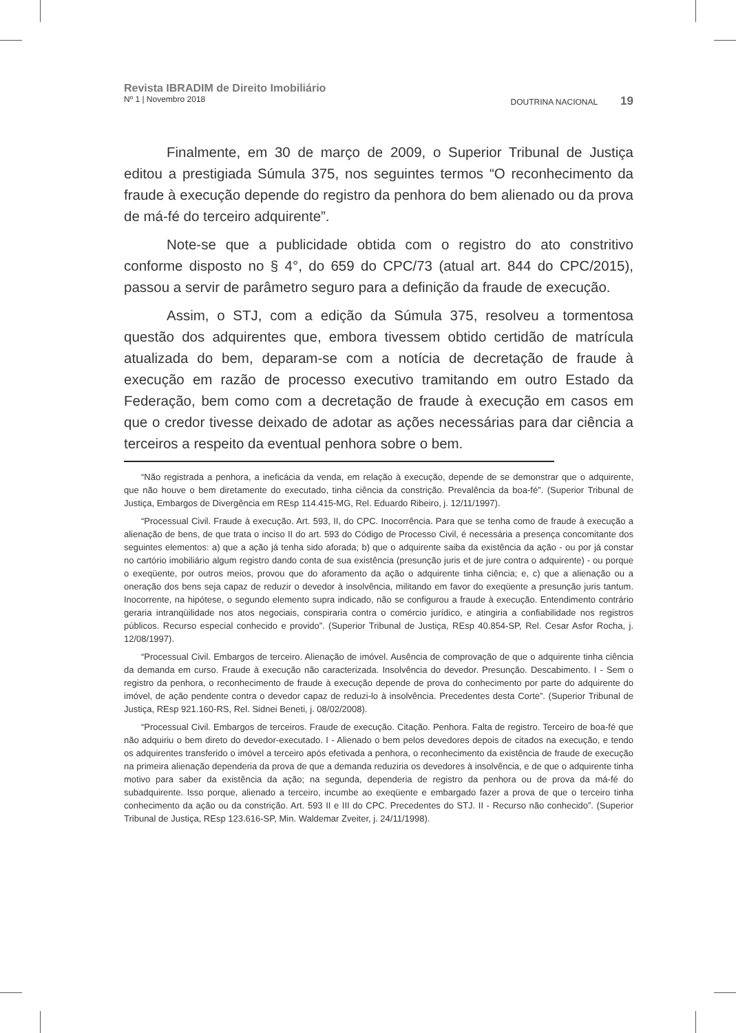Revista IBRADIM de Direito Imobiliário
Nº 1 | Novembro 2018 DOUTRINA NACIONAL 19
Finalmente, em 30 de março de 2009, o Superior Tribunal de Justiça editou a prestigiada Súmula 375, nos seguintes termos “O reconhecimento da fraude à execução depende do registro da penhora do bem alienado ou da prova de má-fé do terceiro adquirente”.
Note-se que a publicidade obtida com o registro do ato constritivo conforme disposto no § 4°, do 659 do CPC/73 (atual art. 844 do CPC/2015), passou a servir de parâmetro seguro para a definição da fraude de execução.
Assim, o STJ, com a edição da Súmula 375, resolveu a tormentosa questão dos adquirentes que, embora tivessem obtido certidão de matrícula atualizada do bem, deparam-se com a notícia de decretação de fraude à execução em razão de processo executivo tramitando em outro Estado da Federação, bem como com a decretação de fraude à execução em casos em que o credor tivesse deixado de adotar as ações necessárias para dar ciência a terceiros a respeito da eventual penhora sobre o bem.
“Não registrada a penhora, a ineficácia da venda, em relação à execução, depende de se demonstrar que o adquirente, que não houve o bem diretamente do executado, tinha ciência da constrição. Prevalência da boa-fé”. (Superior Tribunal de Justiça, Embargos de Divergência em REsp 114.415-MG, Rel. Eduardo Ribeiro, j. 12/11/1997).
“Processual Civil. Fraude à execução. Art. 593, II, do CPC. Inocorrência. Para que se tenha como de fraude à execução a alienação de bens, de que trata o inciso II do art. 593 do Código de Processo Civil, é necessária a presença concomitante dos seguintes elementos: a) que a ação já tenha sido aforada; b) que o adquirente saiba da existência da ação - ou por já constar no cartório imobiliário algum registro dando conta de sua existência (presunção juris et de jure contra o adquirente) - ou porque o exeqüente, por outros meios, provou que do aforamento da ação o adquirente tinha ciência; e, c) que a alienação ou a oneração dos bens seja capaz de reduzir o devedor à insolvência, militando em favor do exeqüente a presunção juris tantum. Inocorrente, na hipótese, o segundo elemento supra indicado, não se configurou a fraude à execução. Entendimento contrário geraria intranqüilidade nos atos negociais, conspiraria contra o comércio jurídico, e atingiria a confiabilidade nos registros públicos. Recurso especial conhecido e provido”. (Superior Tribunal de Justiça, REsp 40.854-SP, Rel. Cesar Asfor Rocha, j. 12/08/1997).
“Processual Civil. Embargos de terceiro. Alienação de imóvel. Ausência de comprovação de que o adquirente tinha ciência da demanda em curso. Fraude à execução não caracterizada. Insolvência do devedor. Presunção. Descabimento. I - Sem o registro da penhora, o reconhecimento de fraude à execução depende de prova do conhecimento por parte do adquirente do imóvel, de ação pendente contra o devedor capaz de reduzi-lo à insolvência. Precedentes desta Corte”. (Superior Tribunal de Justiça, REsp 921.160-RS, Rel. Sidnei Beneti, j. 08/02/2008).
“Processual Civil. Embargos de terceiros. Fraude de execução. Citação. Penhora. Falta de registro. Terceiro de boa-fé que não adquiriu o bem direto do devedor-executado. I - Alienado o bem pelos devedores depois de citados na execução, e tendo os adquirentes transferido o imóvel a terceiro após efetivada a penhora, o reconhecimento da existência de fraude de execução na primeira alienação dependeria da prova de que a demanda reduziria os devedores à insolvência, e de que o adquirente tinha motivo para saber da existência da ação; na segunda, dependeria de registro da penhora ou de prova da má-fé do subadquirente. Isso porque, alienado a terceiro, incumbe ao exeqüente e embargado fazer a prova de que o terceiro tinha conhecimento da ação ou da constrição. Art. 593 II e III do CPC. Precedentes do STJ. II - Recurso não conhecido”. (Superior Tribunal de Justiça, REsp 123.616-SP, Min. Waldemar Zveiter, j. 24/11/1998).